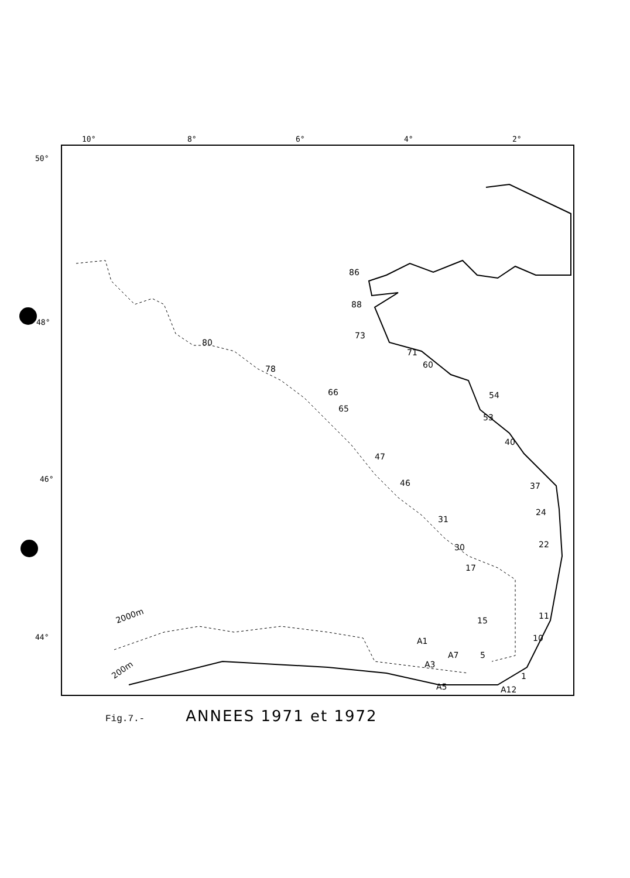10°
8°
6°
4°
2°
50°
48°
46°
44°
86
88
73
80
78
71
60
66
65
54
53
40
47
46
37
24
31
22
30
17
15
11
10
A1
A7
5
A3
1
A5
A12
2000m
200m
Fig.7.- ANNEES 1971 et 1972